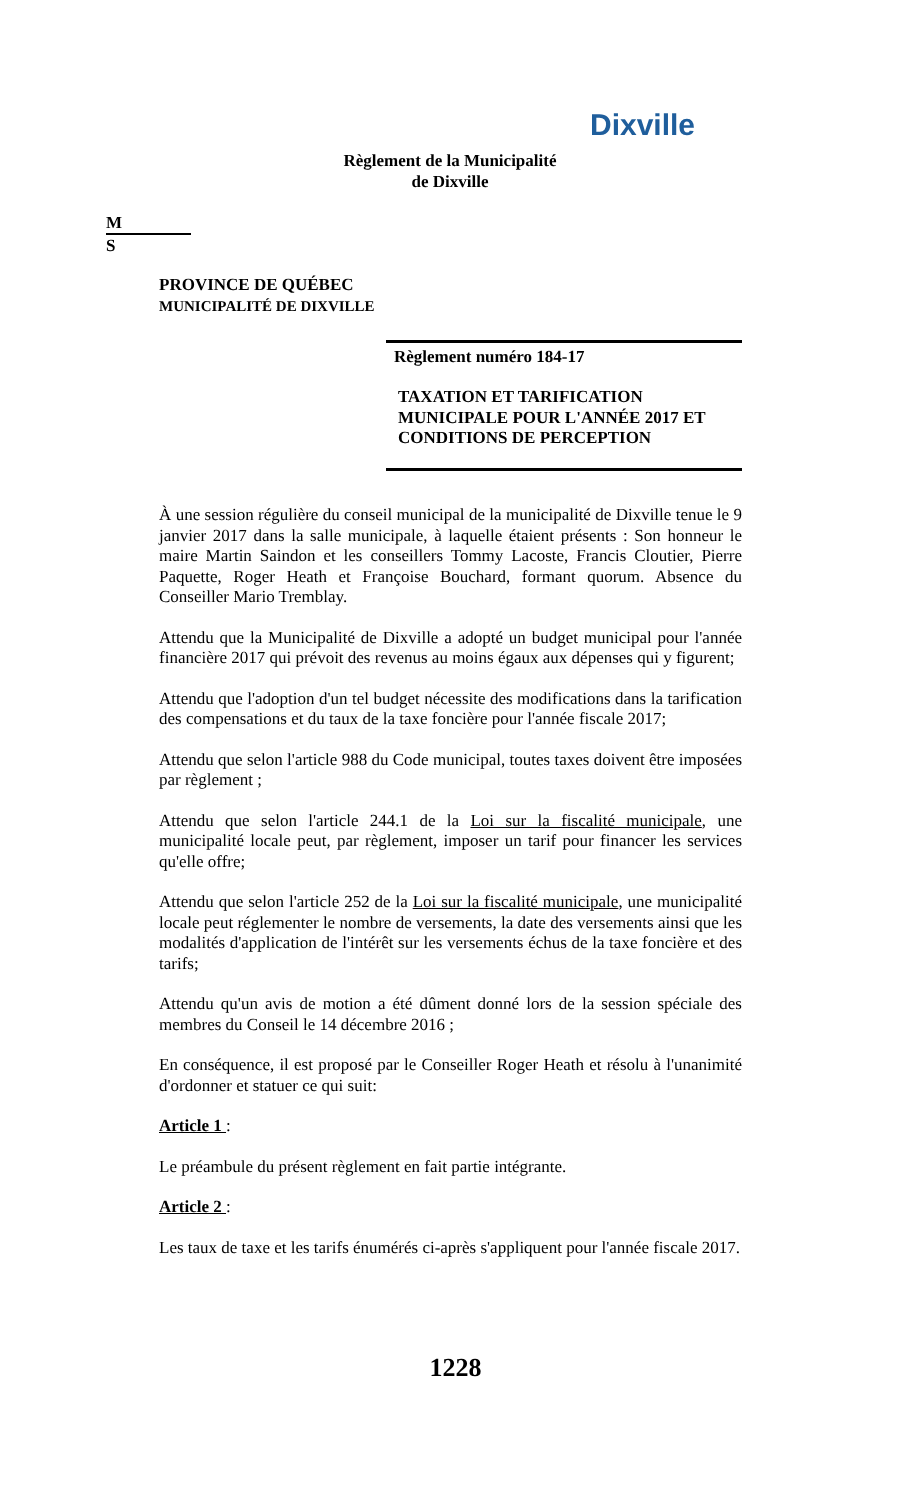Dixville
Règlement de la Municipalité
de Dixville
M
S
PROVINCE DE QUÉBEC
MUNICIPALITÉ DE DIXVILLE
Règlement numéro 184-17
TAXATION ET TARIFICATION MUNICIPALE POUR L'ANNÉE 2017 ET CONDITIONS DE PERCEPTION
À une session régulière du conseil municipal de la municipalité de Dixville tenue le 9 janvier 2017 dans la salle municipale, à laquelle étaient présents : Son honneur le maire Martin Saindon et les conseillers Tommy Lacoste, Francis Cloutier, Pierre Paquette, Roger Heath et Françoise Bouchard, formant quorum. Absence du Conseiller Mario Tremblay.
Attendu que la Municipalité de Dixville a adopté un budget municipal pour l'année financière 2017 qui prévoit des revenus au moins égaux aux dépenses qui y figurent;
Attendu que l'adoption d'un tel budget nécessite des modifications dans la tarification des compensations et du taux de la taxe foncière pour l'année fiscale 2017;
Attendu que selon l'article 988 du Code municipal, toutes taxes doivent être imposées par règlement ;
Attendu que selon l'article 244.1 de la Loi sur la fiscalité municipale, une municipalité locale peut, par règlement, imposer un tarif pour financer les services qu'elle offre;
Attendu que selon l'article 252 de la Loi sur la fiscalité municipale, une municipalité locale peut réglementer le nombre de versements, la date des versements ainsi que les modalités d'application de l'intérêt sur les versements échus de la taxe foncière et des tarifs;
Attendu qu'un avis de motion a été dûment donné lors de la session spéciale des membres du Conseil le 14 décembre 2016 ;
En conséquence, il est proposé par le Conseiller Roger Heath et résolu à l'unanimité d'ordonner et statuer ce qui suit:
Article 1 :
Le préambule du présent règlement en fait partie intégrante.
Article 2 :
Les taux de taxe et les tarifs énumérés ci-après s'appliquent pour l'année fiscale 2017.
1228